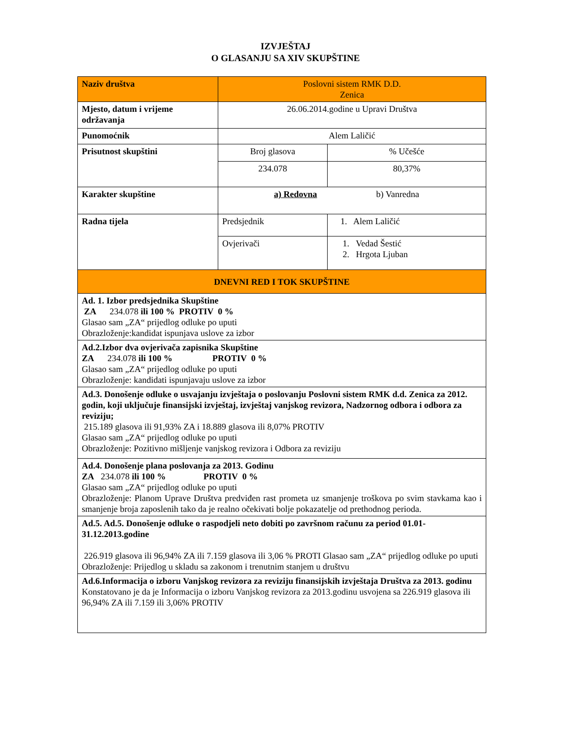IZVJEŠTAJ
O GLASANJU SA XIV SKUPŠTINE
| Naziv društva | Poslovni sistem RMK D.D. Zenica | |
| Mjesto, datum i vrijeme održavanja | 26.06.2014.godine u Upravi Društva | |
| Punomoćnik | Alem Laličić | |
| Prisutnost skupštini | Broj glasova | % Učešće |
| | 234.078 | 80,37% |
| Karakter skupštine | a) Redovna b) Vanredna | |
| Radna tijela | Predsjednik | 1. Alem Laličić |
| | Ovjerivači | 1. Vedad Šestić 2. Hrgota Ljuban |
| DNEVNI RED I TOK SKUPŠTINE | | |
| Ad. 1. Izbor predsjednika Skupštine ZA 234.078 ili 100 % PROTIV 0 % Glasao sam „ZA“ prijedlog odluke po uputi Obrazloženje:kandidat ispunjava uslove za izbor | | |
| Ad.2.Izbor dva ovjerivača zapisnika Skupštine ZA 234.078 ili 100 % PROTIV 0 % Glasao sam „ZA“ prijedlog odluke po uputi Obrazloženje: kandidati ispunjavaju uslove za izbor | | |
| Ad.3. Donošenje odluke o usvajanju izvještaja o poslovanju Poslovni sistem RMK d.d. Zenica za 2012. godin, koji uključuje finansijski izvještaj, izvještaj vanjskog revizora, Nadzornog odbora i odbora za reviziju; 215.189 glasova ili 91,93% ZA i 18.889 glasova ili 8,07% PROTIV Glasao sam „ZA“ prijedlog odluke po uputi Obrazloženje: Pozitivno mišljenje vanjskog revizora i Odbora za reviziju | | |
| Ad.4. Donošenje plana poslovanja za 2013. Godinu ZA 234.078 ili 100 % PROTIV 0 % Glasao sam „ZA“ prijedlog odluke po uputi Obrazloženje: Planom Uprave Društva predviđen rast prometa uz smanjenje troškova po svim stavkama kao i smanjenje broja zaposlenih tako da je realno očekivati bolje pokazatelje od prethodnog perioda. | | |
| Ad.5. Ad.5. Donošenje odluke o raspodjeli neto dobiti po završnom računu za period 01.01-31.12.2013.godine 226.919 glasova ili 96,94% ZA ili 7.159 glasova ili 3,06 % PROTI Glasao sam „ZA“ prijedlog odluke po uputi Obrazloženje: Prijedlog u skladu sa zakonom i trenutnim stanjem u društvu | | |
| Ad.6.Informacija o izboru Vanjskog revizora za reviziju finansijskih izvještaja Društva za 2013. godinu Konstatovano je da je Informacija o izboru Vanjskog revizora za 2013.godinu usvojena sa 226.919 glasova ili 96,94% ZA ili 7.159 ili 3,06% PROTIV | | |